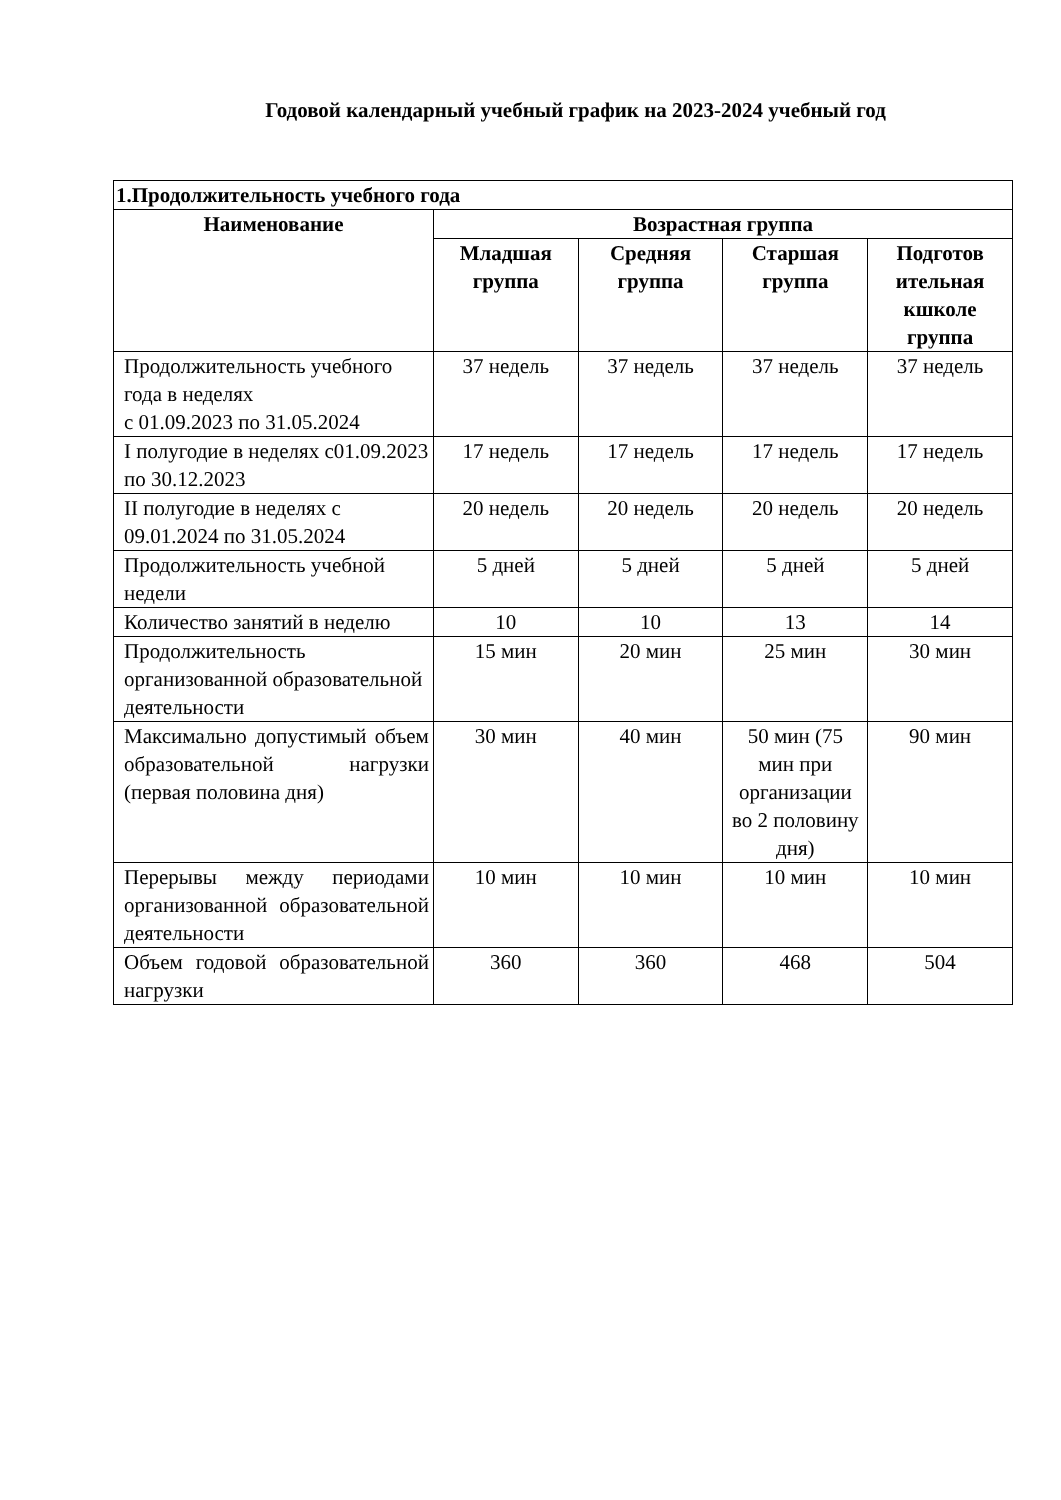Годовой календарный учебный график на 2023-2024 учебный год
| 1.Продолжительность учебного года | | | | |
| --- | --- | --- | --- | --- |
| Наименование | Возрастная группа | | | |
| | Младшая группа | Средняя группа | Старшая группа | Подготов ительная кшколе группа |
| Продолжительность учебного года в неделях с 01.09.2023 по 31.05.2024 | 37 недель | 37 недель | 37 недель | 37 недель |
| I полугодие в неделях с01.09.2023 по 30.12.2023 | 17 недель | 17 недель | 17 недель | 17 недель |
| II полугодие в неделях с 09.01.2024 по 31.05.2024 | 20 недель | 20 недель | 20 недель | 20 недель |
| Продолжительность учебной недели | 5 дней | 5 дней | 5 дней | 5 дней |
| Количество занятий в неделю | 10 | 10 | 13 | 14 |
| Продолжительность организованной образовательной деятельности | 15 мин | 20 мин | 25 мин | 30 мин |
| Максимально допустимый объем образовательной нагрузки (первая половина дня) | 30 мин | 40 мин | 50 мин (75 мин при организации во 2 половину дня) | 90 мин |
| Перерывы между периодами организованной образовательной деятельности | 10 мин | 10 мин | 10 мин | 10 мин |
| Объем годовой образовательной нагрузки | 360 | 360 | 468 | 504 |